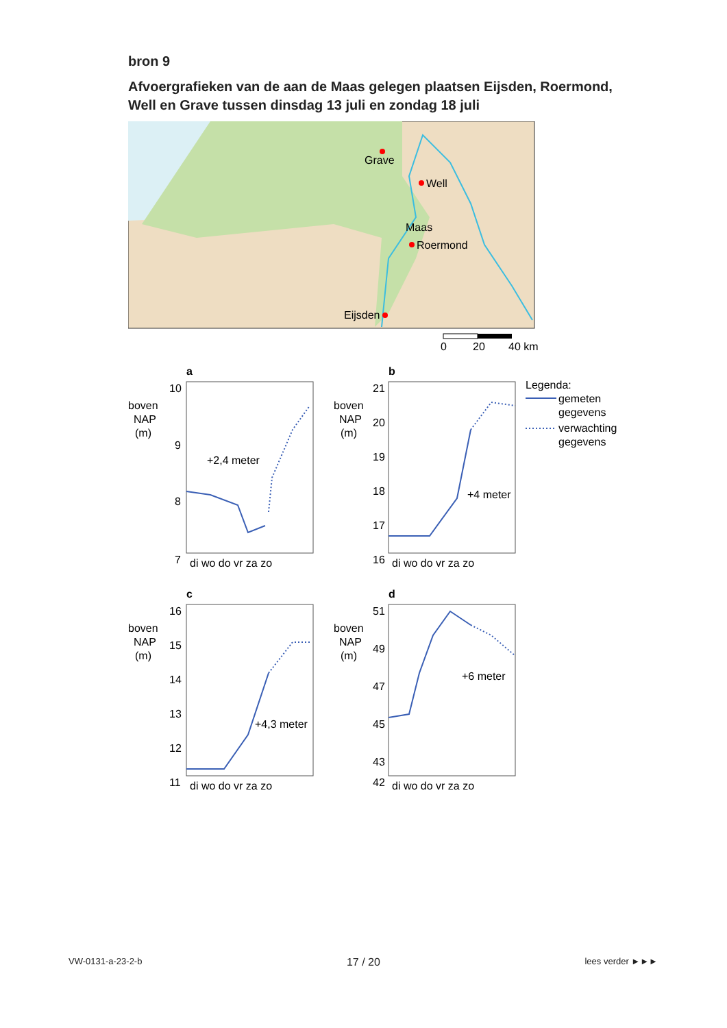bron 9
Afvoergrafieken van de aan de Maas gelegen plaatsen Eijsden, Roermond, Well en Grave tussen dinsdag 13 juli en zondag 18 juli
Grave
Well
Roermond
Eijsden
Maas
0
20
40 km
a
boven
NAP
(m)
10
9
8
7
+2,4 meter
di wo do vr za zo
b
boven
NAP
(m)
21
20
19
18
17
16
+4 meter
di wo do vr za zo
Legenda:
gemeten
gegevens
verwachting
gegevens
c
boven
NAP
(m)
16
15
14
13
12
11
+4,3 meter
di wo do vr za zo
d
boven
NAP
(m)
51
49
47
45
43
42
+6 meter
di wo do vr za zo
VW-0131-a-23-2-b 17 / 20 lees verder ►►►